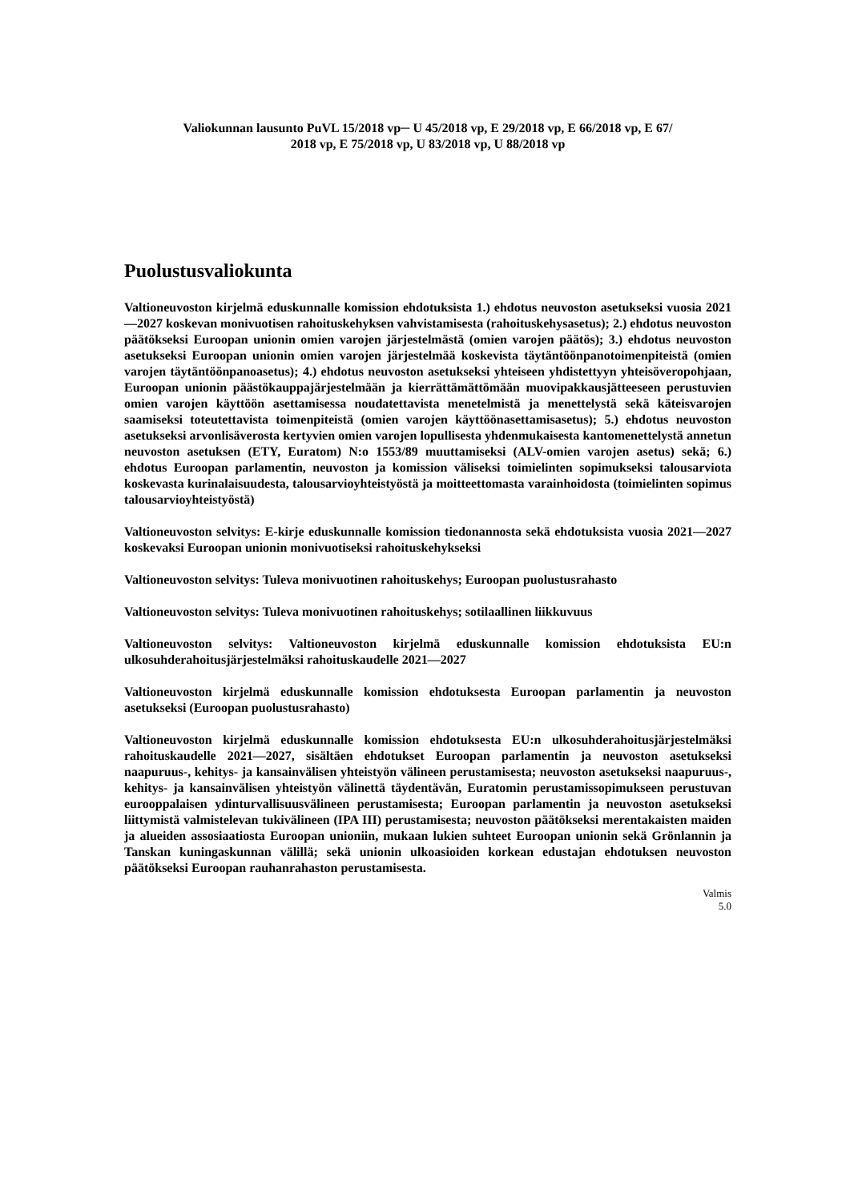Valiokunnan lausunto PuVL 15/2018 vp─ U 45/2018 vp, E 29/2018 vp, E 66/2018 vp, E 67/
2018 vp, E 75/2018 vp, U 83/2018 vp, U 88/2018 vp
Puolustusvaliokunta
Valtioneuvoston kirjelmä eduskunnalle komission ehdotuksista 1.) ehdotus neuvoston asetukseksi vuosia 2021—2027 koskevan monivuotisen rahoituskehyksen vahvistamisesta (rahoituskehysasetus); 2.) ehdotus neuvoston päätökseksi Euroopan unionin omien varojen järjestelmästä (omien varojen päätös); 3.) ehdotus neuvoston asetukseksi Euroopan unionin omien varojen järjestelmää koskevista täytäntöönpanotoimenpiteistä (omien varojen täytäntöönpanoasetus); 4.) ehdotus neuvoston asetukseksi yhteiseen yhdistettyyn yhteisöveropohjaan, Euroopan unionin päästökauppajärjestelmään ja kierrättämättömään muovipakkausjätteeseen perustuvien omien varojen käyttöön asettamisessa noudatettavista menetelmistä ja menettelystä sekä käteisvarojen saamiseksi toteutettavista toimenpiteistä (omien varojen käyttöönasettamisasetus); 5.) ehdotus neuvoston asetukseksi arvonlisäverosta kertyvien omien varojen lopullisesta yhdenmukaisesta kantomenettelystä annetun neuvoston asetuksen (ETY, Euratom) N:o 1553/89 muuttamiseksi (ALV-omien varojen asetus) sekä; 6.) ehdotus Euroopan parlamentin, neuvoston ja komission väliseksi toimielinten sopimukseksi talousarviota koskevasta kurinalaisuudesta, talousarvioyhteistyöstä ja moitteettomasta varainhoidosta (toimielinten sopimus talousarvioyhteistyöstä)
Valtioneuvoston selvitys: E-kirje eduskunnalle komission tiedonannosta sekä ehdotuksista vuosia 2021—2027 koskevaksi Euroopan unionin monivuotiseksi rahoituskehykseksi
Valtioneuvoston selvitys: Tuleva monivuotinen rahoituskehys; Euroopan puolustusrahasto
Valtioneuvoston selvitys: Tuleva monivuotinen rahoituskehys; sotilaallinen liikkuvuus
Valtioneuvoston selvitys: Valtioneuvoston kirjelmä eduskunnalle komission ehdotuksista EU:n ulkosuhderahoitusjärjestelmäksi rahoituskaudelle 2021—2027
Valtioneuvoston kirjelmä eduskunnalle komission ehdotuksesta Euroopan parlamentin ja neuvoston asetukseksi (Euroopan puolustusrahasto)
Valtioneuvoston kirjelmä eduskunnalle komission ehdotuksesta EU:n ulkosuhderahoitusjärjestelmäksi rahoituskaudelle 2021—2027, sisältäen ehdotukset Euroopan parlamentin ja neuvoston asetukseksi naapuruus-, kehitys- ja kansainvälisen yhteistyön välineen perustamisesta; neuvoston asetukseksi naapuruus-, kehitys- ja kansainvälisen yhteistyön välinettä täydentävän, Euratomin perustamissopimukseen perustuvan eurooppalaisen ydinturvallisuusvälineen perustamisesta; Euroopan parlamentin ja neuvoston asetukseksi liittymistä valmistelevan tukivälineen (IPA III) perustamisesta; neuvoston päätökseksi merentakaisten maiden ja alueiden assosiaatiosta Euroopan unioniin, mukaan lukien suhteet Euroopan unionin sekä Grönlannin ja Tanskan kuningaskunnan välillä; sekä unionin ulkoasioiden korkean edustajan ehdotuksen neuvoston päätökseksi Euroopan rauhanrahaston perustamisesta.
Valmis
5.0